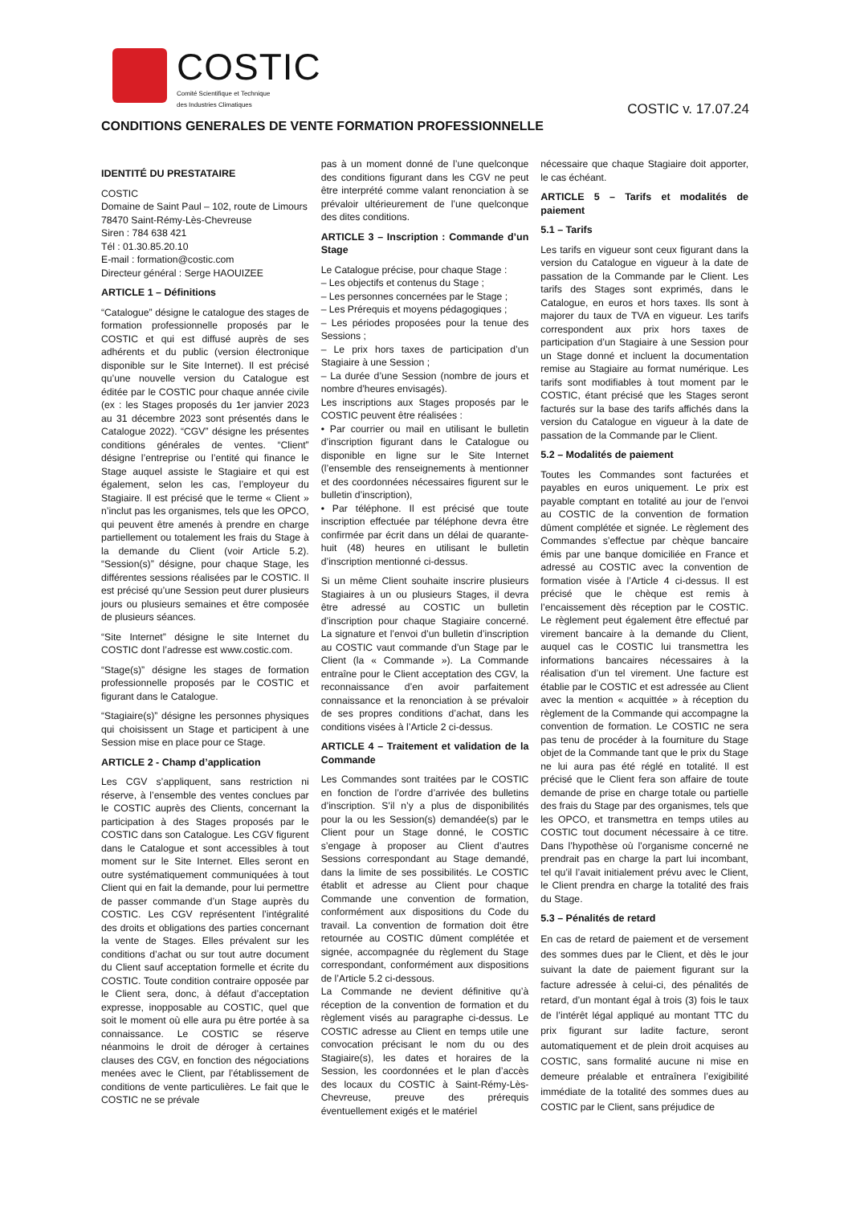COSTIC
Comité Scientifique et Technique
des Industries Climatiques
COSTIC v. 17.07.24
CONDITIONS GENERALES DE VENTE FORMATION PROFESSIONNELLE
IDENTITÉ DU PRESTATAIRE
COSTIC
Domaine de Saint Paul – 102, route de Limours
78470 Saint-Rémy-Lès-Chevreuse
Siren : 784 638 421
Tél : 01.30.85.20.10
E-mail : formation@costic.com
Directeur général : Serge HAOUIZEE
ARTICLE 1 – Définitions
“Catalogue” désigne le catalogue des stages de formation professionnelle proposés par le COSTIC et qui est diffusé auprès de ses adhérents et du public (version électronique disponible sur le Site Internet). Il est précisé qu’une nouvelle version du Catalogue est éditée par le COSTIC pour chaque année civile (ex : les Stages proposés du 1er janvier 2023 au 31 décembre 2023 sont présentés dans le Catalogue 2022). “CGV” désigne les présentes conditions générales de ventes. “Client” désigne l’entreprise ou l’entité qui finance le Stage auquel assiste le Stagiaire et qui est également, selon les cas, l’employeur du Stagiaire. Il est précisé que le terme « Client » n’inclut pas les organismes, tels que les OPCO, qui peuvent être amenés à prendre en charge partiellement ou totalement les frais du Stage à la demande du Client (voir Article 5.2). “Session(s)” désigne, pour chaque Stage, les différentes sessions réalisées par le COSTIC. Il est précisé qu’une Session peut durer plusieurs jours ou plusieurs semaines et être composée de plusieurs séances.
“Site Internet” désigne le site Internet du COSTIC dont l’adresse est www.costic.com.
“Stage(s)” désigne les stages de formation professionnelle proposés par le COSTIC et figurant dans le Catalogue.
“Stagiaire(s)” désigne les personnes physiques qui choisissent un Stage et participent à une Session mise en place pour ce Stage.
ARTICLE 2 - Champ d’application
Les CGV s’appliquent, sans restriction ni réserve, à l’ensemble des ventes conclues par le COSTIC auprès des Clients, concernant la participation à des Stages proposés par le COSTIC dans son Catalogue. Les CGV figurent dans le Catalogue et sont accessibles à tout moment sur le Site Internet. Elles seront en outre systématiquement communiquées à tout Client qui en fait la demande, pour lui permettre de passer commande d’un Stage auprès du COSTIC. Les CGV représentent l’intégralité des droits et obligations des parties concernant la vente de Stages. Elles prévalent sur les conditions d’achat ou sur tout autre document du Client sauf acceptation formelle et écrite du COSTIC. Toute condition contraire opposée par le Client sera, donc, à défaut d’acceptation expresse, inopposable au COSTIC, quel que soit le moment où elle aura pu être portée à sa connaissance. Le COSTIC se réserve néanmoins le droit de déroger à certaines clauses des CGV, en fonction des négociations menées avec le Client, par l’établissement de conditions de vente particulières. Le fait que le COSTIC ne se prévale
pas à un moment donné de l’une quelconque des conditions figurant dans les CGV ne peut être interprété comme valant renonciation à se prévaloir ultérieurement de l’une quelconque des dites conditions.
ARTICLE 3 – Inscription : Commande d’un Stage
Le Catalogue précise, pour chaque Stage :
– Les objectifs et contenus du Stage ;
– Les personnes concernées par le Stage ;
– Les Prérequis et moyens pédagogiques ;
– Les périodes proposées pour la tenue des Sessions ;
– Le prix hors taxes de participation d’un Stagiaire à une Session ;
– La durée d’une Session (nombre de jours et nombre d’heures envisagés).
Les inscriptions aux Stages proposés par le COSTIC peuvent être réalisées :
• Par courrier ou mail en utilisant le bulletin d’inscription figurant dans le Catalogue ou disponible en ligne sur le Site Internet (l’ensemble des renseignements à mentionner et des coordonnées nécessaires figurent sur le bulletin d’inscription),
• Par téléphone. Il est précisé que toute inscription effectuée par téléphone devra être confirmée par écrit dans un délai de quarante-huit (48) heures en utilisant le bulletin d’inscription mentionné ci-dessus.
Si un même Client souhaite inscrire plusieurs Stagiaires à un ou plusieurs Stages, il devra être adressé au COSTIC un bulletin d’inscription pour chaque Stagiaire concerné. La signature et l’envoi d’un bulletin d’inscription au COSTIC vaut commande d’un Stage par le Client (la « Commande »). La Commande entraîne pour le Client acceptation des CGV, la reconnaissance d’en avoir parfaitement connaissance et la renonciation à se prévaloir de ses propres conditions d’achat, dans les conditions visées à l’Article 2 ci-dessus.
ARTICLE 4 – Traitement et validation de la Commande
Les Commandes sont traitées par le COSTIC en fonction de l’ordre d’arrivée des bulletins d’inscription. S’il n’y a plus de disponibilités pour la ou les Session(s) demandée(s) par le Client pour un Stage donné, le COSTIC s’engage à proposer au Client d’autres Sessions correspondant au Stage demandé, dans la limite de ses possibilités. Le COSTIC établit et adresse au Client pour chaque Commande une convention de formation, conformément aux dispositions du Code du travail. La convention de formation doit être retournée au COSTIC dûment complétée et signée, accompagnée du règlement du Stage correspondant, conformément aux dispositions de l’Article 5.2 ci-dessous.
La Commande ne devient définitive qu’à réception de la convention de formation et du règlement visés au paragraphe ci-dessus. Le COSTIC adresse au Client en temps utile une convocation précisant le nom du ou des Stagiaire(s), les dates et horaires de la Session, les coordonnées et le plan d’accès des locaux du COSTIC à Saint-Rémy-Lès-Chevreuse, preuve des prérequis éventuellement exigés et le matériel
nécessaire que chaque Stagiaire doit apporter, le cas échéant.
ARTICLE 5 – Tarifs et modalités de paiement
5.1 – Tarifs
Les tarifs en vigueur sont ceux figurant dans la version du Catalogue en vigueur à la date de passation de la Commande par le Client. Les tarifs des Stages sont exprimés, dans le Catalogue, en euros et hors taxes. Ils sont à majorer du taux de TVA en vigueur. Les tarifs correspondent aux prix hors taxes de participation d’un Stagiaire à une Session pour un Stage donné et incluent la documentation remise au Stagiaire au format numérique. Les tarifs sont modifiables à tout moment par le COSTIC, étant précisé que les Stages seront facturés sur la base des tarifs affichés dans la version du Catalogue en vigueur à la date de passation de la Commande par le Client.
5.2 – Modalités de paiement
Toutes les Commandes sont facturées et payables en euros uniquement. Le prix est payable comptant en totalité au jour de l’envoi au COSTIC de la convention de formation dûment complétée et signée. Le règlement des Commandes s’effectue par chèque bancaire émis par une banque domiciliée en France et adressé au COSTIC avec la convention de formation visée à l’Article 4 ci-dessus. Il est précisé que le chèque est remis à l’encaissement dès réception par le COSTIC. Le règlement peut également être effectué par virement bancaire à la demande du Client, auquel cas le COSTIC lui transmettra les informations bancaires nécessaires à la réalisation d’un tel virement. Une facture est établie par le COSTIC et est adressée au Client avec la mention « acquittée » à réception du règlement de la Commande qui accompagne la convention de formation. Le COSTIC ne sera pas tenu de procéder à la fourniture du Stage objet de la Commande tant que le prix du Stage ne lui aura pas été réglé en totalité. Il est précisé que le Client fera son affaire de toute demande de prise en charge totale ou partielle des frais du Stage par des organismes, tels que les OPCO, et transmettra en temps utiles au COSTIC tout document nécessaire à ce titre. Dans l’hypothèse où l’organisme concerné ne prendrait pas en charge la part lui incombant, tel qu’il l’avait initialement prévu avec le Client, le Client prendra en charge la totalité des frais du Stage.
5.3 – Pénalités de retard
En cas de retard de paiement et de versement des sommes dues par le Client, et dès le jour suivant la date de paiement figurant sur la facture adressée à celui-ci, des pénalités de retard, d’un montant égal à trois (3) fois le taux de l’intérêt légal appliqué au montant TTC du prix figurant sur ladite facture, seront automatiquement et de plein droit acquises au COSTIC, sans formalité aucune ni mise en demeure préalable et entraînera l’exigibilité immédiate de la totalité des sommes dues au COSTIC par le Client, sans préjudice de